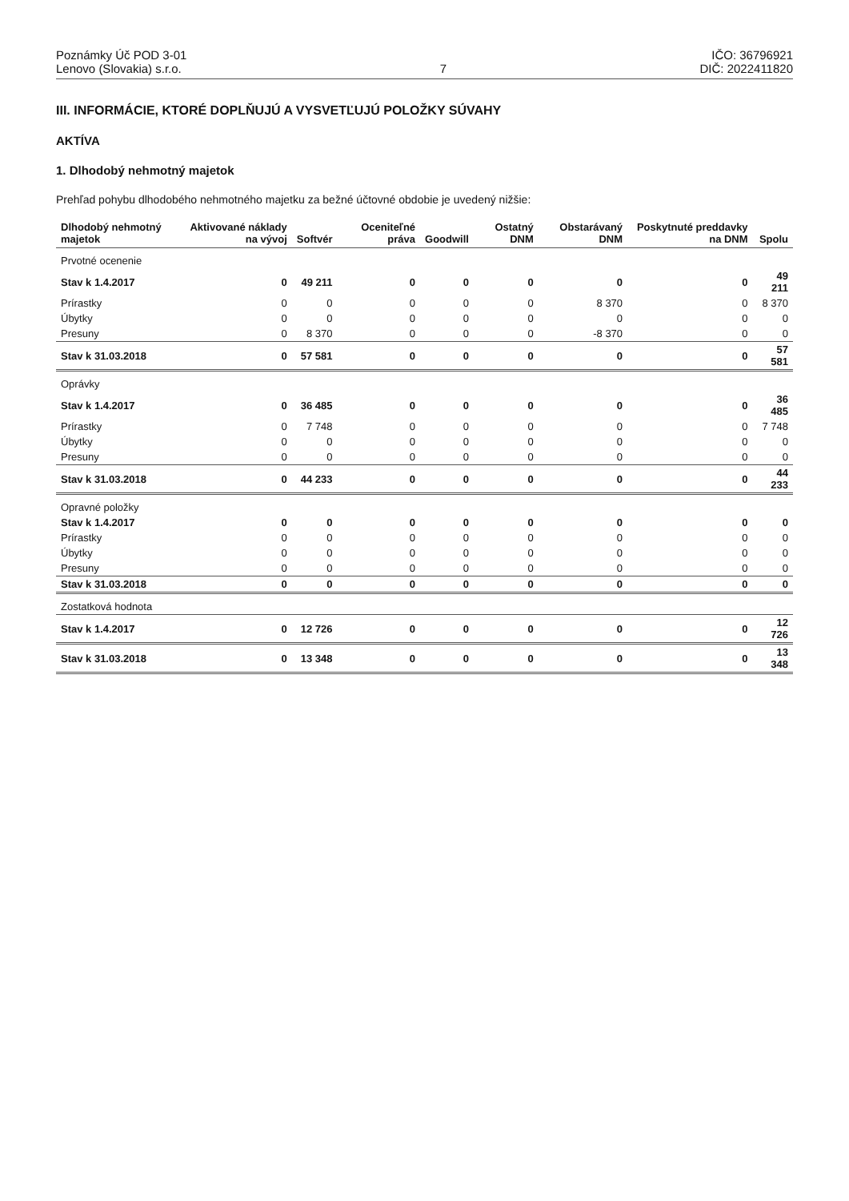Poznámky Úč POD 3-01
Lenovo (Slovakia) s.r.o.
7
IČO: 36796921
DIČ: 2022411820
III. INFORMÁCIE, KTORÉ DOPLŇUJÚ A VYSVETĽUJÚ POLOŽKY SÚVAHY
AKTÍVA
1. Dlhodobý nehmotný majetok
Prehľad pohybu dlhodobého nehmotného majetku za bežné účtovné obdobie je uvedený nižšie:
| Dlhodobý nehmotný majetok | Aktivované náklady na vývoj | Softvér | Oceniteľné práva | Goodwill | Ostatný DNM | Obstarávaný DNM | Poskytnuté preddavky na DNM | Spolu |
| --- | --- | --- | --- | --- | --- | --- | --- | --- |
| Prvotné ocenenie | | | | | | | | |
| Stav k 1.4.2017 | 0 | 49 211 | 0 | 0 | 0 | 0 | 0 | 49 211 |
| Prírastky | 0 | 0 | 0 | 0 | 0 | 8 370 | 0 | 8 370 |
| Úbytky | 0 | 0 | 0 | 0 | 0 | 0 | 0 | 0 |
| Presuny | 0 | 8 370 | 0 | 0 | 0 | -8 370 | 0 | 0 |
| Stav k 31.03.2018 | 0 | 57 581 | 0 | 0 | 0 | 0 | 0 | 57 581 |
| Oprávky | | | | | | | | |
| Stav k 1.4.2017 | 0 | 36 485 | 0 | 0 | 0 | 0 | 0 | 36 485 |
| Prírastky | 0 | 7 748 | 0 | 0 | 0 | 0 | 0 | 7 748 |
| Úbytky | 0 | 0 | 0 | 0 | 0 | 0 | 0 | 0 |
| Presuny | 0 | 0 | 0 | 0 | 0 | 0 | 0 | 0 |
| Stav k 31.03.2018 | 0 | 44 233 | 0 | 0 | 0 | 0 | 0 | 44 233 |
| Opravné položky | | | | | | | | |
| Stav k 1.4.2017 | 0 | 0 | 0 | 0 | 0 | 0 | 0 | 0 |
| Prírastky | 0 | 0 | 0 | 0 | 0 | 0 | 0 | 0 |
| Úbytky | 0 | 0 | 0 | 0 | 0 | 0 | 0 | 0 |
| Presuny | 0 | 0 | 0 | 0 | 0 | 0 | 0 | 0 |
| Stav k 31.03.2018 | 0 | 0 | 0 | 0 | 0 | 0 | 0 | 0 |
| Zostatková hodnota | | | | | | | | |
| Stav k 1.4.2017 | 0 | 12 726 | 0 | 0 | 0 | 0 | 0 | 12 726 |
| Stav k 31.03.2018 | 0 | 13 348 | 0 | 0 | 0 | 0 | 0 | 13 348 |